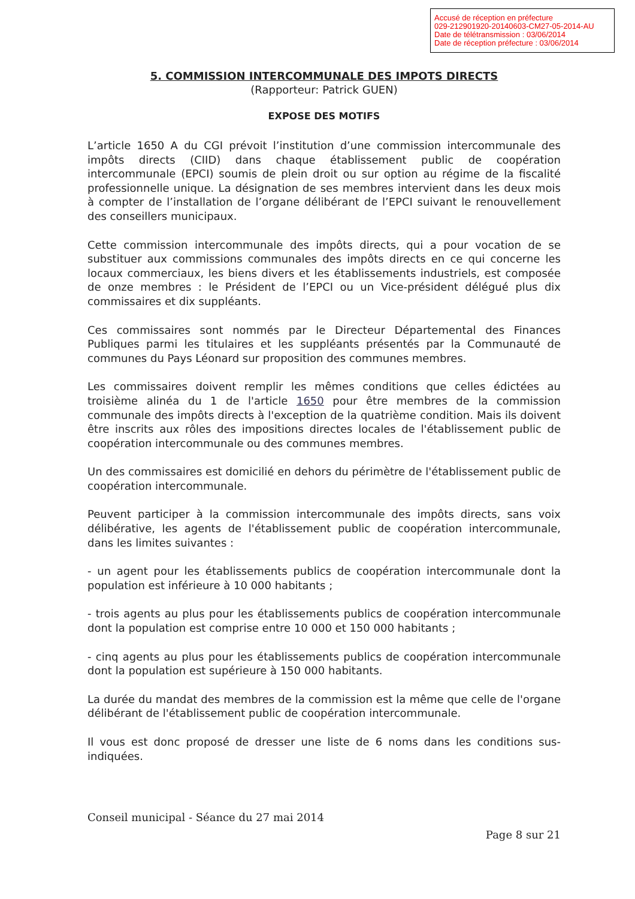Accusé de réception en préfecture
029-212901920-20140603-CM27-05-2014-AU
Date de télétransmission : 03/06/2014
Date de réception préfecture : 03/06/2014
5. COMMISSION INTERCOMMUNALE DES IMPOTS DIRECTS
(Rapporteur: Patrick GUEN)
EXPOSE DES MOTIFS
L’article 1650 A du CGI prévoit l’institution d’une commission intercommunale des impôts directs (CIID) dans chaque établissement public de coopération intercommunale (EPCI) soumis de plein droit ou sur option au régime de la fiscalité professionnelle unique. La désignation de ses membres intervient dans les deux mois à compter de l’installation de l’organe délibérant de l’EPCI suivant le renouvellement des conseillers municipaux.
Cette commission intercommunale des impôts directs, qui a pour vocation de se substituer aux commissions communales des impôts directs en ce qui concerne les locaux commerciaux, les biens divers et les établissements industriels, est composée de onze membres : le Président de l’EPCI ou un Vice-président délégué plus dix commissaires et dix suppléants.
Ces commissaires sont nommés par le Directeur Départemental des Finances Publiques parmi les titulaires et les suppléants présentés par la Communauté de communes du Pays Léonard sur proposition des communes membres.
Les commissaires doivent remplir les mêmes conditions que celles édictées au troisième alinéa du 1 de l'article 1650 pour être membres de la commission communale des impôts directs à l'exception de la quatrième condition. Mais ils doivent être inscrits aux rôles des impositions directes locales de l'établissement public de coopération intercommunale ou des communes membres.
Un des commissaires est domicilié en dehors du périmètre de l'établissement public de coopération intercommunale.
Peuvent participer à la commission intercommunale des impôts directs, sans voix délibérative, les agents de l'établissement public de coopération intercommunale, dans les limites suivantes :
- un agent pour les établissements publics de coopération intercommunale dont la population est inférieure à 10 000 habitants ;
- trois agents au plus pour les établissements publics de coopération intercommunale dont la population est comprise entre 10 000 et 150 000 habitants ;
- cinq agents au plus pour les établissements publics de coopération intercommunale dont la population est supérieure à 150 000 habitants.
La durée du mandat des membres de la commission est la même que celle de l'organe délibérant de l'établissement public de coopération intercommunale.
Il vous est donc proposé de dresser une liste de 6 noms dans les conditions sus-indiquées.
Conseil municipal - Séance du 27 mai 2014
Page 8 sur 21